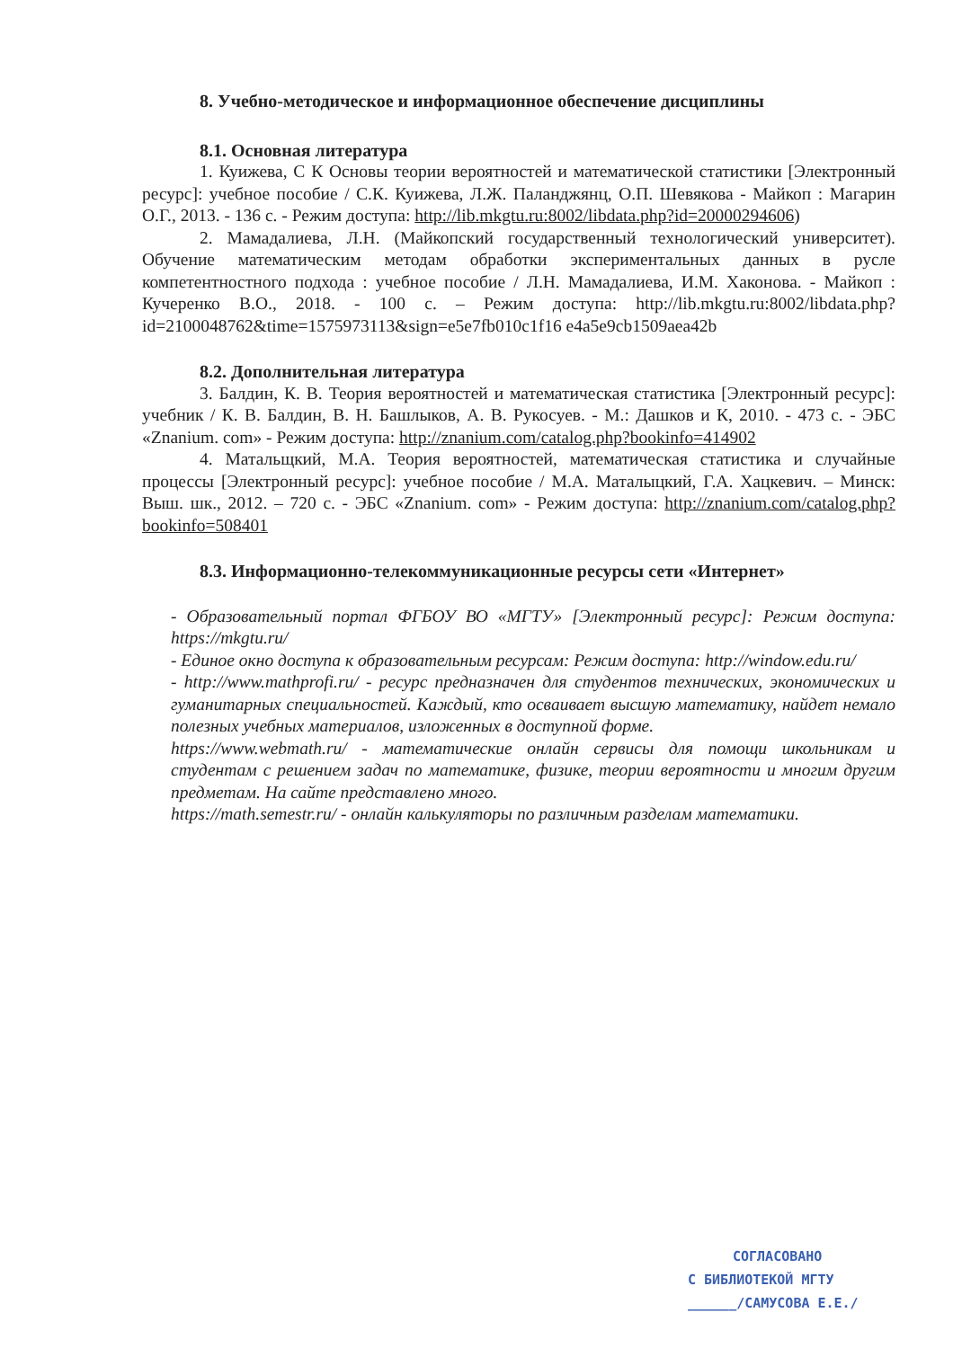8. Учебно-методическое и информационное обеспечение дисциплины
8.1. Основная литература
1. Куижева, С К Основы теории вероятностей и математической статистики [Электронный ресурс]: учебное пособие / С.К. Куижева, Л.Ж. Паланджянц, О.П. Шевякова - Майкоп : Магарин О.Г., 2013. - 136 с. - Режим доступа: http://lib.mkgtu.ru:8002/libdata.php?id=20000294606)
2. Мамадалиева, Л.Н. (Майкопский государственный технологический университет). Обучение математическим методам обработки экспериментальных данных в русле компетентностного подхода : учебное пособие / Л.Н. Мамадалиева, И.М. Хаконова. - Майкоп : Кучеренко В.О., 2018. - 100 с. – Режим доступа: http://lib.mkgtu.ru:8002/libdata.php?id=2100048762&time=1575973113&sign=e5e7fb010c1f16 e4a5e9cb1509aea42b
8.2. Дополнительная литература
3. Балдин, К. В. Теория вероятностей и математическая статистика [Электронный ресурс]: учебник / К. В. Балдин, В. Н. Башлыков, А. В. Рукосуев. - М.: Дашков и К, 2010. - 473 с. - ЭБС «Znanium. com» - Режим доступа: http://znanium.com/catalog.php?bookinfo=414902
4. Матальщкий, М.А. Теория вероятностей, математическая статистика и случайные процессы [Электронный ресурс]: учебное пособие / М.А. Маталыцкий, Г.А. Хацкевич. – Минск: Выш. шк., 2012. – 720 с. - ЭБС «Znanium. com» - Режим доступа: http://znanium.com/catalog.php?bookinfo=508401
8.3. Информационно-телекоммуникационные ресурсы сети «Интернет»
- Образовательный портал ФГБОУ ВО «МГТУ» [Электронный ресурс]: Режим доступа: https://mkgtu.ru/
- Единое окно доступа к образовательным ресурсам: Режим доступа: http://window.edu.ru/
- http://www.mathprofi.ru/ - ресурс предназначен для студентов технических, экономических и гуманитарных специальностей. Каждый, кто осваивает высшую математику, найдет немало полезных учебных материалов, изложенных в доступной форме.
https://www.webmath.ru/ - математические онлайн сервисы для помощи школьникам и студентам с решением задач по математике, физике, теории вероятности и многим другим предметам. На сайте представлено много.
https://math.semestr.ru/ - онлайн калькуляторы по различным разделам математики.
СОГЛАСОВАНО
С БИБЛИОТЕКОЙ МГТУ
______/САМУСОВА Е.Е./